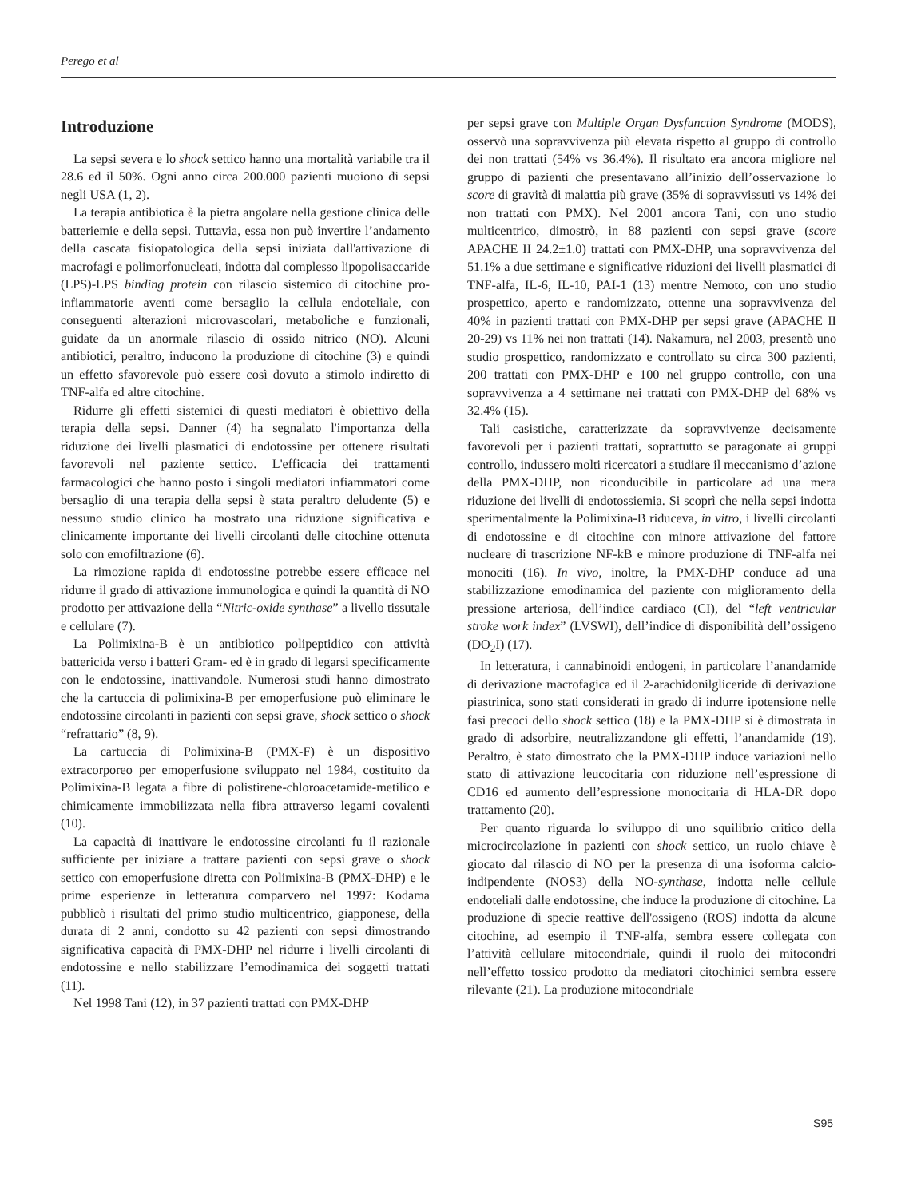Perego et al
Introduzione
La sepsi severa e lo shock settico hanno una mortalità variabile tra il 28.6 ed il 50%. Ogni anno circa 200.000 pazienti muoiono di sepsi negli USA (1, 2).
La terapia antibiotica è la pietra angolare nella gestione clinica delle batteriemie e della sepsi. Tuttavia, essa non può invertire l’andamento della cascata fisiopatologica della sepsi iniziata dall'attivazione di macrofagi e polimorfonucleati, indotta dal complesso lipopolisaccaride (LPS)-LPS binding protein con rilascio sistemico di citochine pro-infiammatorie aventi come bersaglio la cellula endoteliale, con conseguenti alterazioni microvascolari, metaboliche e funzionali, guidate da un anormale rilascio di ossido nitrico (NO). Alcuni antibiotici, peraltro, inducono la produzione di citochine (3) e quindi un effetto sfavorevole può essere così dovuto a stimolo indiretto di TNF-alfa ed altre citochine.
Ridurre gli effetti sistemici di questi mediatori è obiettivo della terapia della sepsi. Danner (4) ha segnalato l'importanza della riduzione dei livelli plasmatici di endotossine per ottenere risultati favorevoli nel paziente settico. L'efficacia dei trattamenti farmacologici che hanno posto i singoli mediatori infiammatori come bersaglio di una terapia della sepsi è stata peraltro deludente (5) e nessuno studio clinico ha mostrato una riduzione significativa e clinicamente importante dei livelli circolanti delle citochine ottenuta solo con emofiltrazione (6).
La rimozione rapida di endotossine potrebbe essere efficace nel ridurre il grado di attivazione immunologica e quindi la quantità di NO prodotto per attivazione della “Nitric-oxide synthase” a livello tissutale e cellulare (7).
La Polimixina-B è un antibiotico polipeptidico con attività battericida verso i batteri Gram- ed è in grado di legarsi specificamente con le endotossine, inattivandole. Numerosi studi hanno dimostrato che la cartuccia di polimixina-B per emoperfusione può eliminare le endotossine circolanti in pazienti con sepsi grave, shock settico o shock “refrattario” (8, 9).
La cartuccia di Polimixina-B (PMX-F) è un dispositivo extracorporeo per emoperfusione sviluppato nel 1984, costituito da Polimixina-B legata a fibre di polistirene-chloroacetamide-metilico e chimicamente immobilizzata nella fibra attraverso legami covalenti (10).
La capacità di inattivare le endotossine circolanti fu il razionale sufficiente per iniziare a trattare pazienti con sepsi grave o shock settico con emoperfusione diretta con Polimixina-B (PMX-DHP) e le prime esperienze in letteratura comparvero nel 1997: Kodama pubblicò i risultati del primo studio multicentrico, giapponese, della durata di 2 anni, condotto su 42 pazienti con sepsi dimostrando significativa capacità di PMX-DHP nel ridurre i livelli circolanti di endotossine e nello stabilizzare l’emodinamica dei soggetti trattati (11).
Nel 1998 Tani (12), in 37 pazienti trattati con PMX-DHP
per sepsi grave con Multiple Organ Dysfunction Syndrome (MODS), osservò una sopravvivenza più elevata rispetto al gruppo di controllo dei non trattati (54% vs 36.4%). Il risultato era ancora migliore nel gruppo di pazienti che presentavano all’inizio dell’osservazione lo score di gravità di malattia più grave (35% di sopravvissuti vs 14% dei non trattati con PMX). Nel 2001 ancora Tani, con uno studio multicentrico, dimostrò, in 88 pazienti con sepsi grave (score APACHE II 24.2±1.0) trattati con PMX-DHP, una sopravvivenza del 51.1% a due settimane e significative riduzioni dei livelli plasmatici di TNF-alfa, IL-6, IL-10, PAI-1 (13) mentre Nemoto, con uno studio prospettico, aperto e randomizzato, ottenne una sopravvivenza del 40% in pazienti trattati con PMX-DHP per sepsi grave (APACHE II 20-29) vs 11% nei non trattati (14). Nakamura, nel 2003, presentò uno studio prospettico, randomizzato e controllato su circa 300 pazienti, 200 trattati con PMX-DHP e 100 nel gruppo controllo, con una sopravvivenza a 4 settimane nei trattati con PMX-DHP del 68% vs 32.4% (15).
Tali casistiche, caratterizzate da sopravvivenze decisamente favorevoli per i pazienti trattati, soprattutto se paragonate ai gruppi controllo, indussero molti ricercatori a studiare il meccanismo d’azione della PMX-DHP, non riconducibile in particolare ad una mera riduzione dei livelli di endotossiemia. Si scoprì che nella sepsi indotta sperimentalmente la Polimixina-B riduceva, in vitro, i livelli circolanti di endotossine e di citochine con minore attivazione del fattore nucleare di trascrizione NF-kB e minore produzione di TNF-alfa nei monociti (16). In vivo, inoltre, la PMX-DHP conduce ad una stabilizzazione emodinamica del paziente con miglioramento della pressione arteriosa, dell’indice cardiaco (CI), del “left ventricular stroke work index” (LVSWI), dell’indice di disponibilità dell’ossigeno (DO<sub>2</sub>I) (17).
In letteratura, i cannabinoidi endogeni, in particolare l’anandamide di derivazione macrofagica ed il 2-arachidonilgliceride di derivazione piastrinica, sono stati considerati in grado di indurre ipotensione nelle fasi precoci dello shock settico (18) e la PMX-DHP si è dimostrata in grado di adsorbire, neutralizzandone gli effetti, l’anandamide (19). Peraltro, è stato dimostrato che la PMX-DHP induce variazioni nello stato di attivazione leucocitaria con riduzione nell’espressione di CD16 ed aumento dell’espressione monocitaria di HLA-DR dopo trattamento (20).
Per quanto riguarda lo sviluppo di uno squilibrio critico della microcircolazione in pazienti con shock settico, un ruolo chiave è giocato dal rilascio di NO per la presenza di una isoforma calcio-indipendente (NOS3) della NO-synthase, indotta nelle cellule endoteliali dalle endotossine, che induce la produzione di citochine. La produzione di specie reattive dell'ossigeno (ROS) indotta da alcune citochine, ad esempio il TNF-alfa, sembra essere collegata con l’attività cellulare mitocondriale, quindi il ruolo dei mitocondri nell’effetto tossico prodotto da mediatori citochinici sembra essere rilevante (21). La produzione mitocondriale
S95